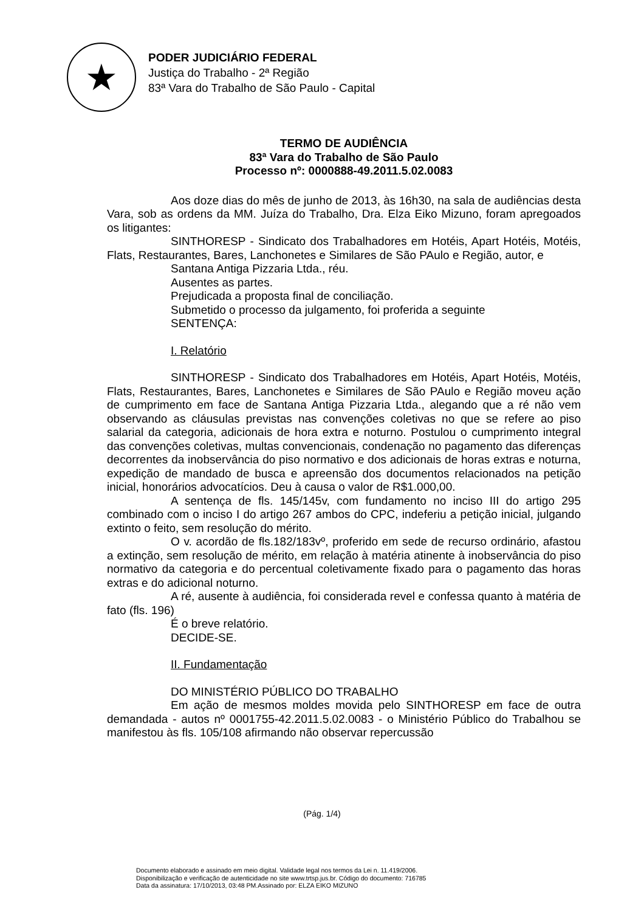★
PODER JUDICIÁRIO FEDERAL
Justiça do Trabalho - 2ª Região
83ª Vara do Trabalho de São Paulo - Capital
TERMO DE AUDIÊNCIA
83ª Vara do Trabalho de São Paulo
Processo nº: 0000888-49.2011.5.02.0083
Aos doze dias do mês de junho de 2013, às 16h30, na sala de audiências desta Vara, sob as ordens da MM. Juíza do Trabalho, Dra. Elza Eiko Mizuno, foram apregoados os litigantes:
SINTHORESP - Sindicato dos Trabalhadores em Hotéis, Apart Hotéis, Motéis, Flats, Restaurantes, Bares, Lanchonetes e Similares de São PAulo e Região, autor, e
Santana Antiga Pizzaria Ltda., réu.
Ausentes as partes.
Prejudicada a proposta final de conciliação.
Submetido o processo da julgamento, foi proferida a seguinte
SENTENÇA:
I. Relatório
SINTHORESP - Sindicato dos Trabalhadores em Hotéis, Apart Hotéis, Motéis, Flats, Restaurantes, Bares, Lanchonetes e Similares de São PAulo e Região moveu ação de cumprimento em face de Santana Antiga Pizzaria Ltda., alegando que a ré não vem observando as cláusulas previstas nas convenções coletivas no que se refere ao piso salarial da categoria, adicionais de hora extra e noturno. Postulou o cumprimento integral das convenções coletivas, multas convencionais, condenação no pagamento das diferenças decorrentes da inobservância do piso normativo e dos adicionais de horas extras e noturna, expedição de mandado de busca e apreensão dos documentos relacionados na petição inicial, honorários advocatícios. Deu à causa o valor de R$1.000,00.
A sentença de fls. 145/145v, com fundamento no inciso III do artigo 295 combinado com o inciso I do artigo 267 ambos do CPC, indeferiu a petição inicial, julgando extinto o feito, sem resolução do mérito.
O v. acordão de fls.182/183vº, proferido em sede de recurso ordinário, afastou a extinção, sem resolução de mérito, em relação à matéria atinente à inobservância do piso normativo da categoria e do percentual coletivamente fixado para o pagamento das horas extras e do adicional noturno.
A ré, ausente à audiência, foi considerada revel e confessa quanto à matéria de fato (fls. 196)
É o breve relatório.
DECIDE-SE.
II. Fundamentação
DO MINISTÉRIO PÚBLICO DO TRABALHO
Em ação de mesmos moldes movida pelo SINTHORESP em face de outra demandada - autos nº 0001755-42.2011.5.02.0083 - o Ministério Público do Trabalhou se manifestou às fls. 105/108 afirmando não observar repercussão
(Pág. 1/4)
Documento elaborado e assinado em meio digital. Validade legal nos termos da Lei n. 11.419/2006.
Disponibilização e verificação de autenticidade no site www.trtsp.jus.br. Código do documento: 716785
Data da assinatura: 17/10/2013, 03:48 PM.Assinado por: ELZA EIKO MIZUNO